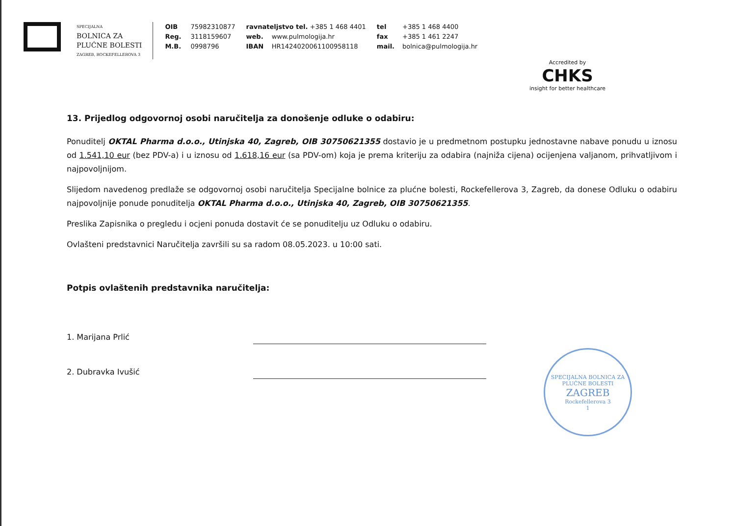SPECIJALNA
BOLNICA ZA
PLUĆNE BOLESTI
ZAGREB, ROCKEFELLEROVA 3
OIB 75982310877
Reg. 3118159607
M.B. 0998796
ravnateljstvo tel. +385 1 468 4401
web. www.pulmologija.hr
IBAN HR1424020061100958118
tel +385 1 468 4400
fax +385 1 461 2247
mail. bolnica@pulmologija.hr
Accredited by
CHKS
insight for better healthcare
13. Prijedlog odgovornoj osobi naručitelja za donošenje odluke o odabiru:
Ponuditelj OKTAL Pharma d.o.o., Utinjska 40, Zagreb, OIB 30750621355 dostavio je u predmetnom postupku jednostavne nabave ponudu u iznosu od 1.541,10 eur (bez PDV-a) i u iznosu od 1.618,16 eur (sa PDV-om) koja je prema kriteriju za odabira (najniža cijena) ocijenjena valjanom, prihvatljivom i najpovoljnijom.
Slijedom navedenog predlaže se odgovornoj osobi naručitelja Specijalne bolnice za plućne bolesti, Rockefellerova 3, Zagreb, da donese Odluku o odabiru najpovoljnije ponude ponuditelja OKTAL Pharma d.o.o., Utinjska 40, Zagreb, OIB 30750621355.
Preslika Zapisnika o pregledu i ocjeni ponuda dostavit će se ponuditelju uz Odluku o odabiru.
Ovlašteni predstavnici Naručitelja završili su sa radom 08.05.2023. u 10:00 sati.
Potpis ovlaštenih predstavnika naručitelja:
1. Marijana Prlić
2. Dubravka Ivušić
SPECIJALNA BOLNICA ZA PLUĆNE BOLESTI
ZAGREB
Rockefellerova 3
1